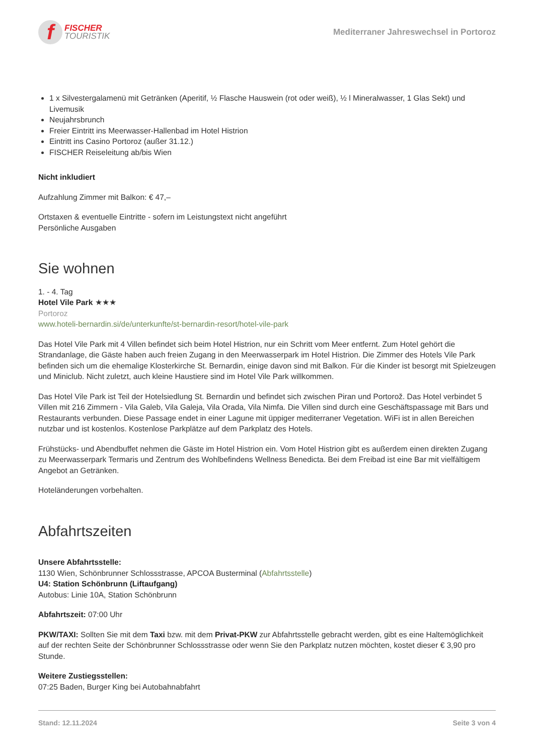f
FISCHER
TOURISTIK
Mediterraner Jahreswechsel in Portoroz
1 x Silvestergalamenü mit Getränken (Aperitif, ½ Flasche Hauswein (rot oder weiß), ½ l Mineralwasser, 1 Glas Sekt) und Livemusik
Neujahrsbrunch
Freier Eintritt ins Meerwasser-Hallenbad im Hotel Histrion
Eintritt ins Casino Portoroz (außer 31.12.)
FISCHER Reiseleitung ab/bis Wien
Nicht inkludiert
Aufzahlung Zimmer mit Balkon: € 47,–
Ortstaxen & eventuelle Eintritte - sofern im Leistungstext nicht angeführt
Persönliche Ausgaben
Sie wohnen
1. - 4. Tag
Hotel Vile Park ★★★
Portoroz
www.hoteli-bernardin.si/de/unterkunfte/st-bernardin-resort/hotel-vile-park
Das Hotel Vile Park mit 4 Villen befindet sich beim Hotel Histrion, nur ein Schritt vom Meer entfernt. Zum Hotel gehört die Strandanlage, die Gäste haben auch freien Zugang in den Meerwasserpark im Hotel Histrion. Die Zimmer des Hotels Vile Park befinden sich um die ehemalige Klosterkirche St. Bernardin, einige davon sind mit Balkon. Für die Kinder ist besorgt mit Spielzeugen und Miniclub. Nicht zuletzt, auch kleine Haustiere sind im Hotel Vile Park willkommen.
Das Hotel Vile Park ist Teil der Hotelsiedlung St. Bernardin und befindet sich zwischen Piran und Portorož. Das Hotel verbindet 5 Villen mit 216 Zimmern - Vila Galeb, Vila Galeja, Vila Orada, Vila Nimfa. Die Villen sind durch eine Geschäftspassage mit Bars und Restaurants verbunden. Diese Passage endet in einer Lagune mit üppiger mediterraner Vegetation. WiFi ist in allen Bereichen nutzbar und ist kostenlos. Kostenlose Parkplätze auf dem Parkplatz des Hotels.
Frühstücks- und Abendbuffet nehmen die Gäste im Hotel Histrion ein. Vom Hotel Histrion gibt es außerdem einen direkten Zugang zu Meerwasserpark Termaris und Zentrum des Wohlbefindens Wellness Benedicta. Bei dem Freibad ist eine Bar mit vielfältigem Angebot an Getränken.
Hoteländerungen vorbehalten.
Abfahrtszeiten
Unsere Abfahrtsstelle:
1130 Wien, Schönbrunner Schlossstrasse, APCOA Busterminal (Abfahrtsstelle)
U4: Station Schönbrunn (Liftaufgang)
Autobus: Linie 10A, Station Schönbrunn
Abfahrtszeit: 07:00 Uhr
PKW/TAXI: Sollten Sie mit dem Taxi bzw. mit dem Privat-PKW zur Abfahrtsstelle gebracht werden, gibt es eine Haltemöglichkeit auf der rechten Seite der Schönbrunner Schlossstrasse oder wenn Sie den Parkplatz nutzen möchten, kostet dieser € 3,90 pro Stunde.
Weitere Zustiegsstellen:
07:25 Baden, Burger King bei Autobahnabfahrt
Stand: 12.11.2024 Seite 3 von 4